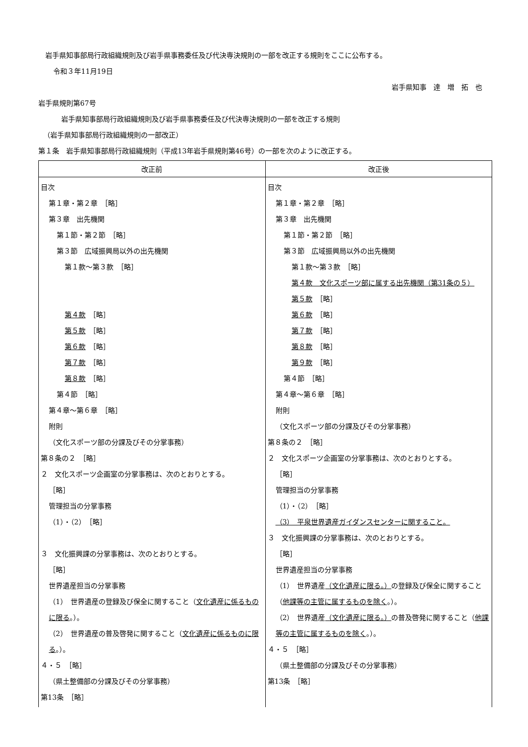岩手県知事部局行政組織規則及び岩手県事務委任及び代決専決規則の一部を改正する規則をここに公布する。
令和３年11月19日
岩手県知事　達　増　拓　也
岩手県規則第67号
岩手県知事部局行政組織規則及び岩手県事務委任及び代決専決規則の一部を改正する規則
（岩手県知事部局行政組織規則の一部改正）
第１条　岩手県知事部局行政組織規則（平成13年岩手県規則第46号）の一部を次のように改正する。
| 改正前 | 改正後 |
| --- | --- |
| 目次 第１章・第２章 ［略］ 第３章 出先機関 第１節・第２節 ［略］ 第３節 広域振興局以外の出先機関 第１款〜第３款 ［略］ 第４款 ［略］ 第５款 ［略］ 第６款 ［略］ 第７款 ［略］ 第８款 ［略］ 第４節 ［略］ 第４章〜第６章 ［略］ 附則 （文化スポーツ部の分課及びその分掌事務） 第８条の２ ［略］ ２ 文化スポーツ企画室の分掌事務は、次のとおりとする。 ［略］ 管理担当の分掌事務 （1）・（2） ［略］ ３ 文化振興課の分掌事務は、次のとおりとする。 ［略］ 世界遺産担当の分掌事務 （1） 世界遺産の登録及び保全に関すること（ 文化遺産に係るものに限る 。）。 （2） 世界遺産の普及啓発に関すること（ 文化遺産に係るものに限る 。）。 ４・５ ［略］ （県土整備部の分課及びその分掌事務） 第13条 ［略］ | 目次 第１章・第２章 ［略］ 第３章 出先機関 第１節・第２節 ［略］ 第３節 広域振興局以外の出先機関 第１款〜第３款 ［略］ 第４款 文化スポーツ部に属する出先機関（第31条の５） 第５款 ［略］ 第６款 ［略］ 第７款 ［略］ 第８款 ［略］ 第９款 ［略］ 第４節 ［略］ 第４章〜第６章 ［略］ 附則 （文化スポーツ部の分課及びその分掌事務） 第８条の２ ［略］ ２ 文化スポーツ企画室の分掌事務は、次のとおりとする。 ［略］ 管理担当の分掌事務 （1）・（2） ［略］ （3） 平泉世界遺産ガイダンスセンターに関すること。 ３ 文化振興課の分掌事務は、次のとおりとする。 ［略］ 世界遺産担当の分掌事務 （1） 世界遺産 （文化遺産に限る。） の登録及び保全に関すること（ 他課等の主管に属するものを除く 。）。 （2） 世界遺産 （文化遺産に限る。） の普及啓発に関すること（ 他課等の主管に属するものを除く 。）。 ４・５ ［略］ （県土整備部の分課及びその分掌事務） 第13条 ［略］ |